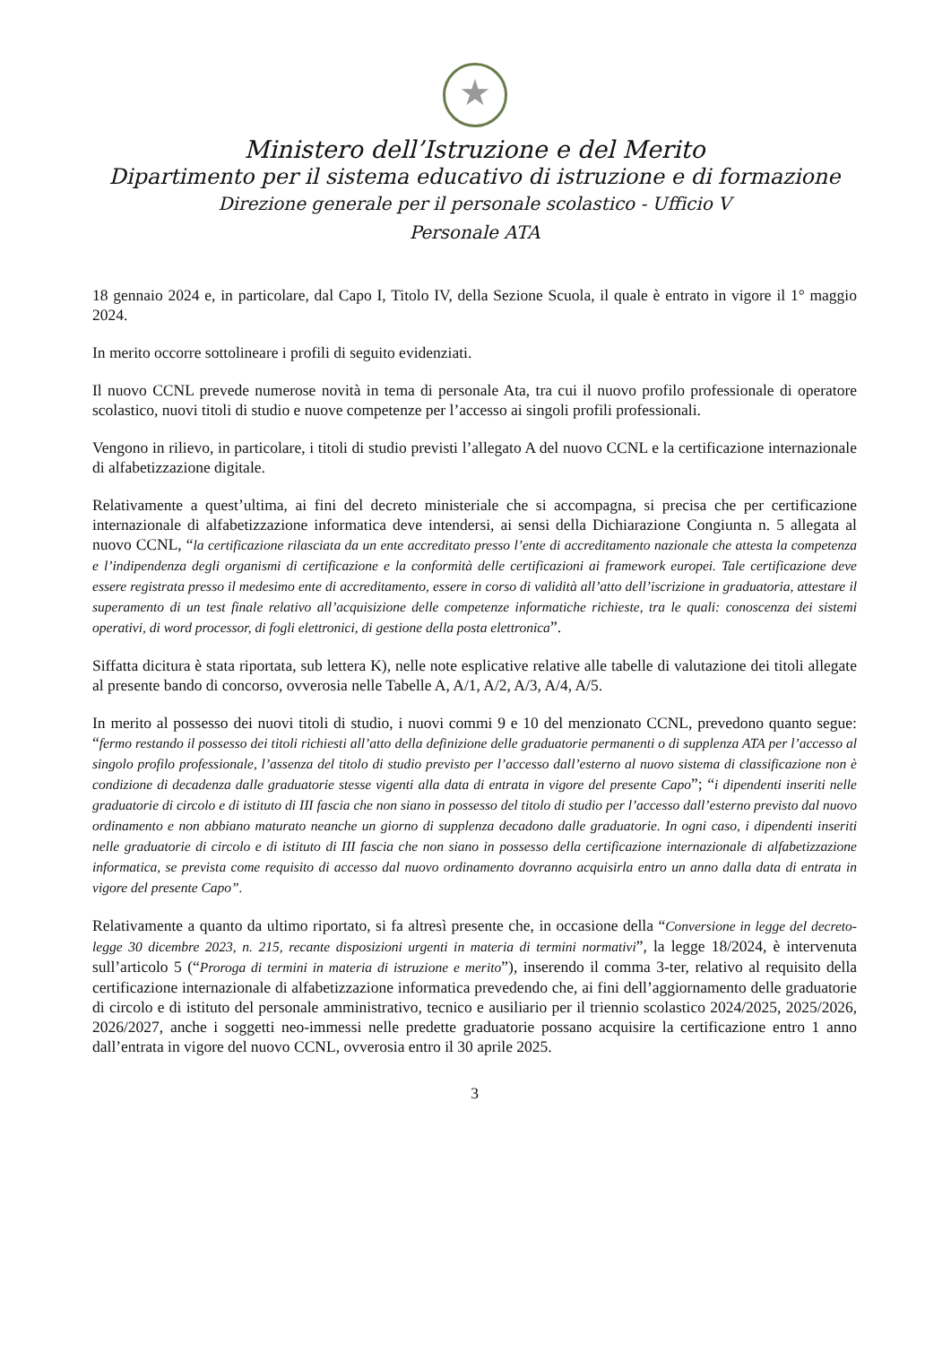★
Ministero dell’Istruzione e del Merito
Dipartimento per il sistema educativo di istruzione e di formazione
Direzione generale per il personale scolastico - Ufficio V
Personale ATA
18 gennaio 2024 e, in particolare, dal Capo I, Titolo IV, della Sezione Scuola, il quale è entrato in vigore il 1° maggio 2024.
In merito occorre sottolineare i profili di seguito evidenziati.
Il nuovo CCNL prevede numerose novità in tema di personale Ata, tra cui il nuovo profilo professionale di operatore scolastico, nuovi titoli di studio e nuove competenze per l’accesso ai singoli profili professionali.
Vengono in rilievo, in particolare, i titoli di studio previsti l’allegato A del nuovo CCNL e la certificazione internazionale di alfabetizzazione digitale.
Relativamente a quest’ultima, ai fini del decreto ministeriale che si accompagna, si precisa che per certificazione internazionale di alfabetizzazione informatica deve intendersi, ai sensi della Dichiarazione Congiunta n. 5 allegata al nuovo CCNL, “la certificazione rilasciata da un ente accreditato presso l’ente di accreditamento nazionale che attesta la competenza e l’indipendenza degli organismi di certificazione e la conformità delle certificazioni ai framework europei. Tale certificazione deve essere registrata presso il medesimo ente di accreditamento, essere in corso di validità all’atto dell’iscrizione in graduatoria, attestare il superamento di un test finale relativo all’acquisizione delle competenze informatiche richieste, tra le quali: conoscenza dei sistemi operativi, di word processor, di fogli elettronici, di gestione della posta elettronica”.
Siffatta dicitura è stata riportata, sub lettera K), nelle note esplicative relative alle tabelle di valutazione dei titoli allegate al presente bando di concorso, ovverosia nelle Tabelle A, A/1, A/2, A/3, A/4, A/5.
In merito al possesso dei nuovi titoli di studio, i nuovi commi 9 e 10 del menzionato CCNL, prevedono quanto segue: “fermo restando il possesso dei titoli richiesti all’atto della definizione delle graduatorie permanenti o di supplenza ATA per l’accesso al singolo profilo professionale, l’assenza del titolo di studio previsto per l’accesso dall’esterno al nuovo sistema di classificazione non è condizione di decadenza dalle graduatorie stesse vigenti alla data di entrata in vigore del presente Capo”; “i dipendenti inseriti nelle graduatorie di circolo e di istituto di III fascia che non siano in possesso del titolo di studio per l’accesso dall’esterno previsto dal nuovo ordinamento e non abbiano maturato neanche un giorno di supplenza decadono dalle graduatorie. In ogni caso, i dipendenti inseriti nelle graduatorie di circolo e di istituto di III fascia che non siano in possesso della certificazione internazionale di alfabetizzazione informatica, se prevista come requisito di accesso dal nuovo ordinamento dovranno acquisirla entro un anno dalla data di entrata in vigore del presente Capo”.
Relativamente a quanto da ultimo riportato, si fa altresì presente che, in occasione della “Conversione in legge del decreto-legge 30 dicembre 2023, n. 215, recante disposizioni urgenti in materia di termini normativi”, la legge 18/2024, è intervenuta sull’articolo 5 (“Proroga di termini in materia di istruzione e merito”), inserendo il comma 3-ter, relativo al requisito della certificazione internazionale di alfabetizzazione informatica prevedendo che, ai fini dell’aggiornamento delle graduatorie di circolo e di istituto del personale amministrativo, tecnico e ausiliario per il triennio scolastico 2024/2025, 2025/2026, 2026/2027, anche i soggetti neo-immessi nelle predette graduatorie possano acquisire la certificazione entro 1 anno dall’entrata in vigore del nuovo CCNL, ovverosia entro il 30 aprile 2025.
3